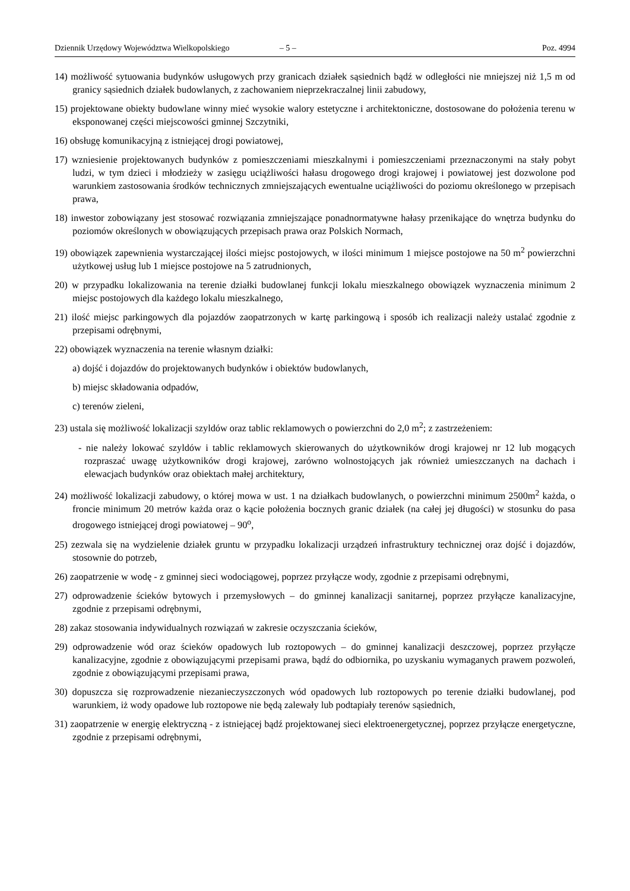Dziennik Urzędowy Województwa Wielkopolskiego – 5 – Poz. 4994
14) możliwość sytuowania budynków usługowych przy granicach działek sąsiednich bądź w odległości nie mniejszej niż 1,5 m od granicy sąsiednich działek budowlanych, z zachowaniem nieprzekraczalnej linii zabudowy,
15) projektowane obiekty budowlane winny mieć wysokie walory estetyczne i architektoniczne, dostosowane do położenia terenu w eksponowanej części miejscowości gminnej Szczytniki,
16) obsługę komunikacyjną z istniejącej drogi powiatowej,
17) wzniesienie projektowanych budynków z pomieszczeniami mieszkalnymi i pomieszczeniami przeznaczonymi na stały pobyt ludzi, w tym dzieci i młodzieży w zasięgu uciążliwości hałasu drogowego drogi krajowej i powiatowej jest dozwolone pod warunkiem zastosowania środków technicznych zmniejszających ewentualne uciążliwości do poziomu określonego w przepisach prawa,
18) inwestor zobowiązany jest stosować rozwiązania zmniejszające ponadnormatywne hałasy przenikające do wnętrza budynku do poziomów określonych w obowiązujących przepisach prawa oraz Polskich Normach,
19) obowiązek zapewnienia wystarczającej ilości miejsc postojowych, w ilości minimum 1 miejsce postojowe na 50 m<sup>2</sup> powierzchni użytkowej usług lub 1 miejsce postojowe na 5 zatrudnionych,
20) w przypadku lokalizowania na terenie działki budowlanej funkcji lokalu mieszkalnego obowiązek wyznaczenia minimum 2 miejsc postojowych dla każdego lokalu mieszkalnego,
21) ilość miejsc parkingowych dla pojazdów zaopatrzonych w kartę parkingową i sposób ich realizacji należy ustalać zgodnie z przepisami odrębnymi,
22) obowiązek wyznaczenia na terenie własnym działki:
a) dojść i dojazdów do projektowanych budynków i obiektów budowlanych,
b) miejsc składowania odpadów,
c) terenów zieleni,
23) ustala się możliwość lokalizacji szyldów oraz tablic reklamowych o powierzchni do 2,0 m<sup>2</sup>; z zastrzeżeniem:
- nie należy lokować szyldów i tablic reklamowych skierowanych do użytkowników drogi krajowej nr 12 lub mogących rozpraszać uwagę użytkowników drogi krajowej, zarówno wolnostojących jak również umieszczanych na dachach i elewacjach budynków oraz obiektach małej architektury,
24) możliwość lokalizacji zabudowy, o której mowa w ust. 1 na działkach budowlanych, o powierzchni minimum 2500m<sup>2</sup> każda, o froncie minimum 20 metrów każda oraz o kącie położenia bocznych granic działek (na całej jej długości) w stosunku do pasa drogowego istniejącej drogi powiatowej – 90<sup>o</sup>,
25) zezwala się na wydzielenie działek gruntu w przypadku lokalizacji urządzeń infrastruktury technicznej oraz dojść i dojazdów, stosownie do potrzeb,
26) zaopatrzenie w wodę - z gminnej sieci wodociągowej, poprzez przyłącze wody, zgodnie z przepisami odrębnymi,
27) odprowadzenie ścieków bytowych i przemysłowych – do gminnej kanalizacji sanitarnej, poprzez przyłącze kanalizacyjne, zgodnie z przepisami odrębnymi,
28) zakaz stosowania indywidualnych rozwiązań w zakresie oczyszczania ścieków,
29) odprowadzenie wód oraz ścieków opadowych lub roztopowych – do gminnej kanalizacji deszczowej, poprzez przyłącze kanalizacyjne, zgodnie z obowiązującymi przepisami prawa, bądź do odbiornika, po uzyskaniu wymaganych prawem pozwoleń, zgodnie z obowiązującymi przepisami prawa,
30) dopuszcza się rozprowadzenie niezanieczyszczonych wód opadowych lub roztopowych po terenie działki budowlanej, pod warunkiem, iż wody opadowe lub roztopowe nie będą zalewały lub podtapiały terenów sąsiednich,
31) zaopatrzenie w energię elektryczną - z istniejącej bądź projektowanej sieci elektroenergetycznej, poprzez przyłącze energetyczne, zgodnie z przepisami odrębnymi,